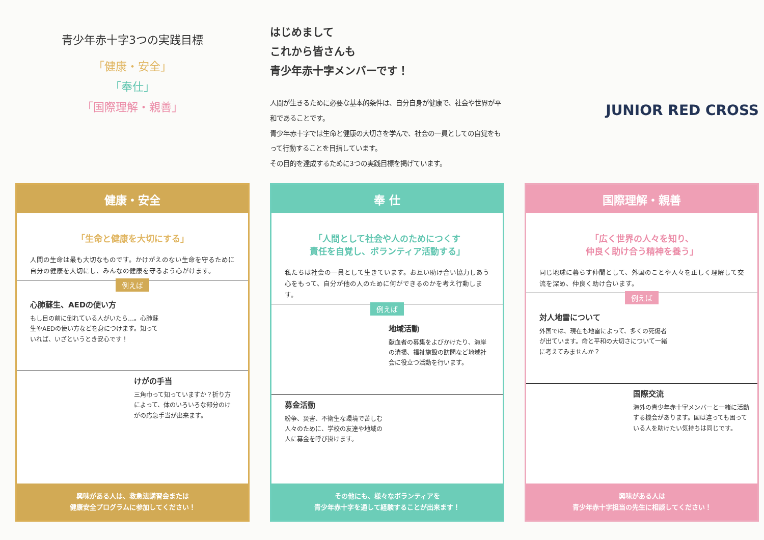青少年赤十字3つの実践目標
「健康・安全」
「奉仕」
「国際理解・親善」
健康・安全
「生命と健康を大切にする」
人間の生命は最も大切なものです。かけがえのない生命を守るために自分の健康を大切にし、みんなの健康を守るよう心がけます。
例えば
心肺蘇生、AEDの使い方
もし目の前に倒れている人がいたら…。心肺蘇生やAEDの使い方などを身につけます。知っていれば、いざというとき安心です！
けがの手当
三角巾って知っていますか？折り方によって、体のいろいろな部分のけがの応急手当が出来ます。
興味がある人は、救急法講習会または
健康安全プログラムに参加してください！
はじめまして
これから皆さんも
青少年赤十字メンバーです！
人間が生きるために必要な基本的条件は、自分自身が健康で、社会や世界が平和であることです。
青少年赤十字では生命と健康の大切さを学んで、社会の一員としての自覚をもって行動することを目指しています。
その目的を達成するために3つの実践目標を掲げています。
奉 仕
「人間として社会や人のためにつくす
責任を自覚し、ボランティア活動する」
私たちは社会の一員として生きています。お互い助け合い協力しあう心をもって、自分が他の人のために何ができるのかを考え行動します。
例えば
地域活動
献血者の募集をよびかけたり、海岸の清掃、福祉施設の訪問など地域社会に役立つ活動を行います。
募金活動
紛争、災害、不衛生な環境で苦しむ人々のために、学校の友達や地域の人に募金を呼び掛けます。
その他にも、様々なボランティアを
青少年赤十字を通して経験することが出来ます！
JUNIOR RED CROSS
国際理解・親善
「広く世界の人々を知り、
仲良く助け合う精神を養う」
同じ地球に暮らす仲間として、外国のことや人々を正しく理解して交流を深め、仲良く助け合います。
例えば
対人地雷について
外国では、現在も地雷によって、多くの死傷者が出ています。命と平和の大切さについて一緒に考えてみませんか？
国際交流
海外の青少年赤十字メンバーと一緒に活動する機会があります。国は違っても困っている人を助けたい気持ちは同じです。
興味がある人は
青少年赤十字担当の先生に相談してください！